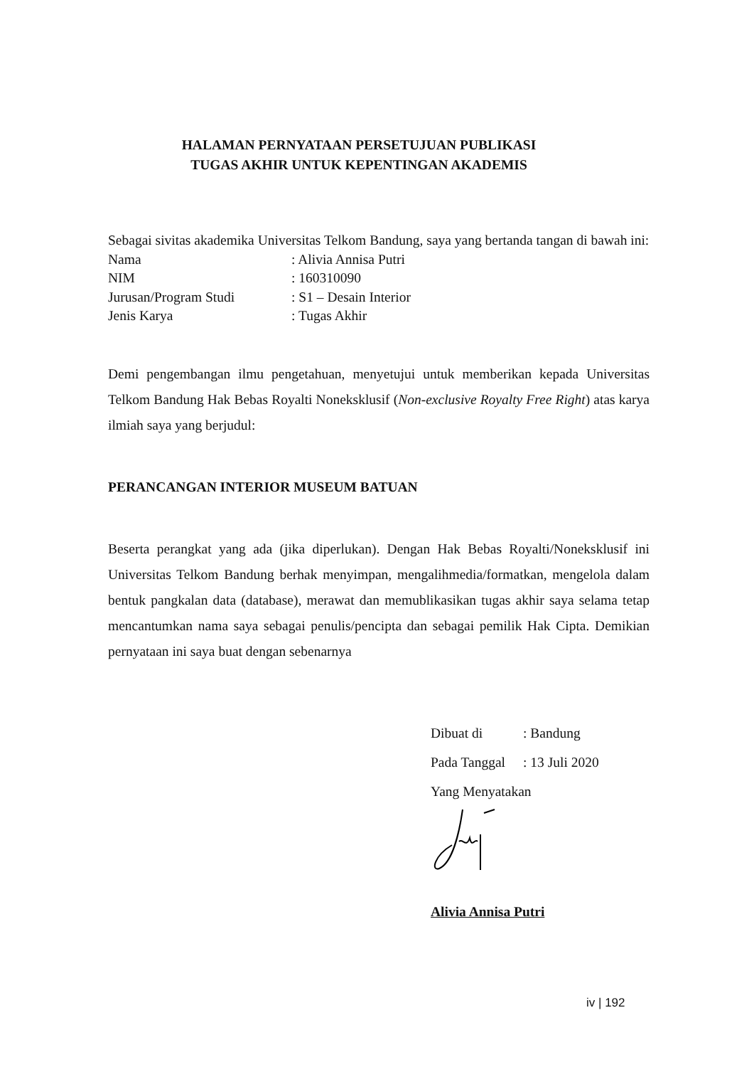HALAMAN PERNYATAAN PERSETUJUAN PUBLIKASI
TUGAS AKHIR UNTUK KEPENTINGAN AKADEMIS
Sebagai sivitas akademika Universitas Telkom Bandung, saya yang bertanda tangan di bawah ini:
Nama: Alivia Annisa Putri
NIM: 160310090
Jurusan/Program Studi: S1 – Desain Interior
Jenis Karya: Tugas Akhir
Demi pengembangan ilmu pengetahuan, menyetujui untuk memberikan kepada Universitas Telkom Bandung Hak Bebas Royalti Noneksklusif (Non-exclusive Royalty Free Right) atas karya ilmiah saya yang berjudul:
PERANCANGAN INTERIOR MUSEUM BATUAN
Beserta perangkat yang ada (jika diperlukan). Dengan Hak Bebas Royalti/Noneksklusif ini Universitas Telkom Bandung berhak menyimpan, mengalihmedia/formatkan, mengelola dalam bentuk pangkalan data (database), merawat dan memublikasikan tugas akhir saya selama tetap mencantumkan nama saya sebagai penulis/pencipta dan sebagai pemilik Hak Cipta. Demikian pernyataan ini saya buat dengan sebenarnya
Dibuat di: Bandung
Pada Tanggal: 13 Juli 2020
Yang Menyatakan
Alivia Annisa Putri
iv | 192